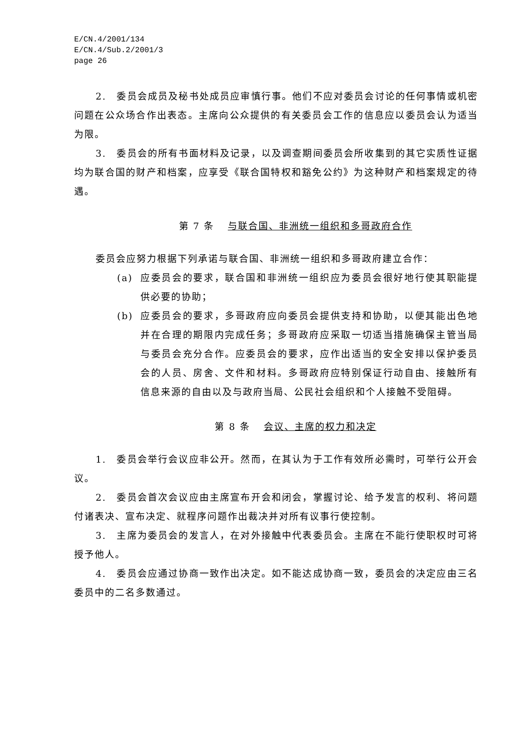E/CN.4/2001/134
E/CN.4/Sub.2/2001/3
page 26
2.　委员会成员及秘书处成员应审慎行事。他们不应对委员会讨论的任何事情或机密问题在公众场合作出表态。主席向公众提供的有关委员会工作的信息应以委员会认为适当为限。
3.　委员会的所有书面材料及记录，以及调查期间委员会所收集到的其它实质性证据均为联合国的财产和档案，应享受《联合国特权和豁免公约》为这种财产和档案规定的待遇。
第 7 条 与联合国、非洲统一组织和多哥政府合作
委员会应努力根据下列承诺与联合国、非洲统一组织和多哥政府建立合作：
(a) 应委员会的要求，联合国和非洲统一组织应为委员会很好地行使其职能提供必要的协助；
(b) 应委员会的要求，多哥政府应向委员会提供支持和协助，以便其能出色地并在合理的期限内完成任务；多哥政府应采取一切适当措施确保主管当局与委员会充分合作。应委员会的要求，应作出适当的安全安排以保护委员会的人员、房舍、文件和材料。多哥政府应特别保证行动自由、接触所有信息来源的自由以及与政府当局、公民社会组织和个人接触不受阻碍。
第 8 条 会议、主席的权力和决定
1.　委员会举行会议应非公开。然而，在其认为于工作有效所必需时，可举行公开会议。
2.　委员会首次会议应由主席宣布开会和闭会，掌握讨论、给予发言的权利、将问题付诸表决、宣布决定、就程序问题作出裁决并对所有议事行使控制。
3.　主席为委员会的发言人，在对外接触中代表委员会。主席在不能行使职权时可将授予他人。
4.　委员会应通过协商一致作出决定。如不能达成协商一致，委员会的决定应由三名委员中的二名多数通过。